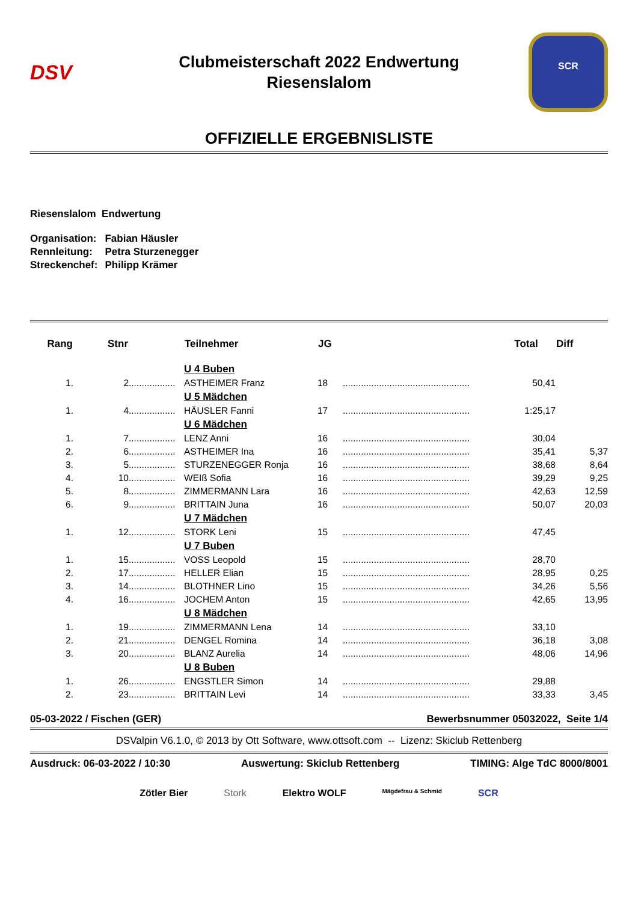DSV
Clubmeisterschaft 2022 Endwertung
Riesenslalom
SCR
OFFIZIELLE ERGEBNISLISTE
Riesenslalom Endwertung
| Organisation: | Fabian Häusler |
| Rennleitung: | Petra Sturzenegger |
| Streckenchef: | Philipp Krämer |
| Rang | Stnr | | Teilnehmer | JG | | Total | Diff |
| --- | --- | --- | --- | --- | --- | --- | --- |
| | | | U 4 Buben | | | | |
| 1. | 2 | .................. | ASTHEIMER Franz | 18 | ................................................. | 50,41 | |
| | | | U 5 Mädchen | | | | |
| 1. | 4 | .................. | HÄUSLER Fanni | 17 | ................................................. | 1:25,17 | |
| | | | U 6 Mädchen | | | | |
| 1. | 7 | .................. | LENZ Anni | 16 | ................................................. | 30,04 | |
| 2. | 6 | .................. | ASTHEIMER Ina | 16 | ................................................. | 35,41 | 5,37 |
| 3. | 5 | .................. | STURZENEGGER Ronja | 16 | ................................................. | 38,68 | 8,64 |
| 4. | 10 | .................. | WEIß Sofia | 16 | ................................................. | 39,29 | 9,25 |
| 5. | 8 | .................. | ZIMMERMANN Lara | 16 | ................................................. | 42,63 | 12,59 |
| 6. | 9 | .................. | BRITTAIN Juna | 16 | ................................................. | 50,07 | 20,03 |
| | | | U 7 Mädchen | | | | |
| 1. | 12 | .................. | STORK Leni | 15 | ................................................. | 47,45 | |
| | | | U 7 Buben | | | | |
| 1. | 15 | .................. | VOSS Leopold | 15 | ................................................. | 28,70 | |
| 2. | 17 | .................. | HELLER Elian | 15 | ................................................. | 28,95 | 0,25 |
| 3. | 14 | .................. | BLOTHNER Lino | 15 | ................................................. | 34,26 | 5,56 |
| 4. | 16 | .................. | JOCHEM Anton | 15 | ................................................. | 42,65 | 13,95 |
| | | | U 8 Mädchen | | | | |
| 1. | 19 | .................. | ZIMMERMANN Lena | 14 | ................................................. | 33,10 | |
| 2. | 21 | .................. | DENGEL Romina | 14 | ................................................. | 36,18 | 3,08 |
| 3. | 20 | .................. | BLANZ Aurelia | 14 | ................................................. | 48,06 | 14,96 |
| | | | U 8 Buben | | | | |
| 1. | 26 | .................. | ENGSTLER Simon | 14 | ................................................. | 29,88 | |
| 2. | 23 | .................. | BRITTAIN Levi | 14 | ................................................. | 33,33 | 3,45 |
05-03-2022 / Fischen (GER) Bewerbsnummer 05032022, Seite 1/4
DSValpin V6.1.0, © 2013 by Ott Software, www.ottsoft.com -- Lizenz: Skiclub Rettenberg
Ausdruck: 06-03-2022 / 10:30 Auswertung: Skiclub Rettenberg TIMING: Alge TdC 8000/8001
Zötler Bier Stork Elektro WOLF Mägdefrau & Schmid SCR